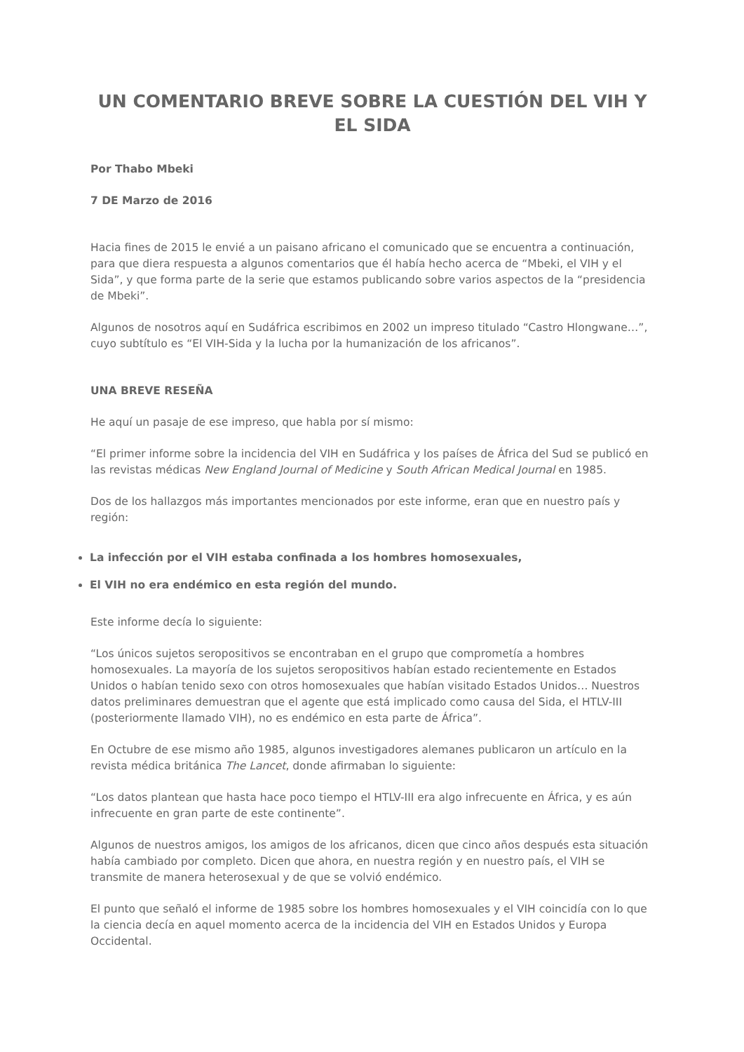UN COMENTARIO BREVE SOBRE LA CUESTIÓN DEL VIH Y EL SIDA
Por Thabo Mbeki
7 DE Marzo de 2016
Hacia fines de 2015 le envié a un paisano africano el comunicado que se encuentra a continuación, para que diera respuesta a algunos comentarios que él había hecho acerca de “Mbeki, el VIH y el Sida”, y que forma parte de la serie que estamos publicando sobre varios aspectos de la “presidencia de Mbeki”.
Algunos de nosotros aquí en Sudáfrica escribimos en 2002 un impreso titulado “Castro Hlongwane…”, cuyo subtítulo es “El VIH-Sida y la lucha por la humanización de los africanos”.
UNA BREVE RESEÑA
He aquí un pasaje de ese impreso, que habla por sí mismo:
“El primer informe sobre la incidencia del VIH en Sudáfrica y los países de África del Sud se publicó en las revistas médicas New England Journal of Medicine y South African Medical Journal en 1985.
Dos de los hallazgos más importantes mencionados por este informe, eran que en nuestro país y región:
La infección por el VIH estaba confinada a los hombres homosexuales,
El VIH no era endémico en esta región del mundo.
Este informe decía lo siguiente:
“Los únicos sujetos seropositivos se encontraban en el grupo que comprometía a hombres homosexuales. La mayoría de los sujetos seropositivos habían estado recientemente en Estados Unidos o habían tenido sexo con otros homosexuales que habían visitado Estados Unidos… Nuestros datos preliminares demuestran que el agente que está implicado como causa del Sida, el HTLV-III (posteriormente llamado VIH), no es endémico en esta parte de África”.
En Octubre de ese mismo año 1985, algunos investigadores alemanes publicaron un artículo en la revista médica británica The Lancet, donde afirmaban lo siguiente:
“Los datos plantean que hasta hace poco tiempo el HTLV-III era algo infrecuente en África, y es aún infrecuente en gran parte de este continente”.
Algunos de nuestros amigos, los amigos de los africanos, dicen que cinco años después esta situación había cambiado por completo. Dicen que ahora, en nuestra región y en nuestro país, el VIH se transmite de manera heterosexual y de que se volvió endémico.
El punto que señaló el informe de 1985 sobre los hombres homosexuales y el VIH coincidía con lo que la ciencia decía en aquel momento acerca de la incidencia del VIH en Estados Unidos y Europa Occidental.